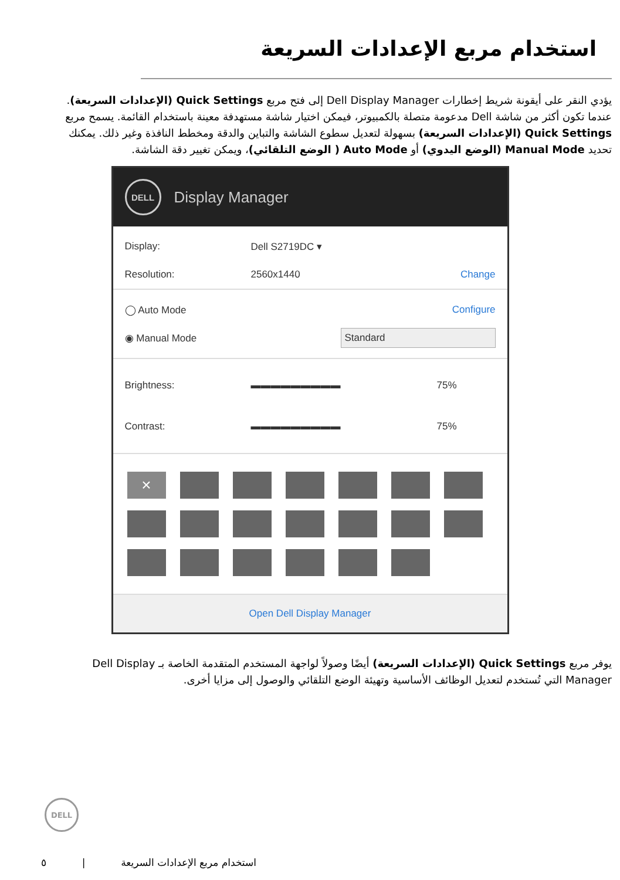استخدام مربع الإعدادات السريعة
يؤدي النقر على أيقونة شريط إخطارات Dell Display Manager إلى فتح مربع Quick Settings (الإعدادات السريعة). عندما تكون أكثر من شاشة Dell مدعومة متصلة بالكمبيوتر، فيمكن اختيار شاشة مستهدفة معينة باستخدام القائمة. يسمح مربع Quick Settings (الإعدادات السريعة) بسهولة لتعديل سطوع الشاشة والتباين والدقة ومخطط النافذة وغير ذلك. يمكنك تحديد Manual Mode (الوضع اليدوي) أو Auto Mode ( الوضع التلقائي)، ويمكن تغيير دقة الشاشة.
DELL
Display Manager
Display: Dell S2719DC ▾
Resolution: 2560x1440 Change
◯ Auto Mode Configure
◉ Manual Mode Standard
Brightness: ▬▬▬▬▬▬▬▬▬ 75%
Contrast: ▬▬▬▬▬▬▬▬▬ 75%
×
Open Dell Display Manager
يوفر مربع Quick Settings (الإعدادات السريعة) أيضًا وصولاً لواجهة المستخدم المتقدمة الخاصة بـ Dell Display Manager التي تُستخدم لتعديل الوظائف الأساسية وتهيئة الوضع التلقائي والوصول إلى مزايا أخرى.
DELL
٥ | استخدام مربع الإعدادات السريعة